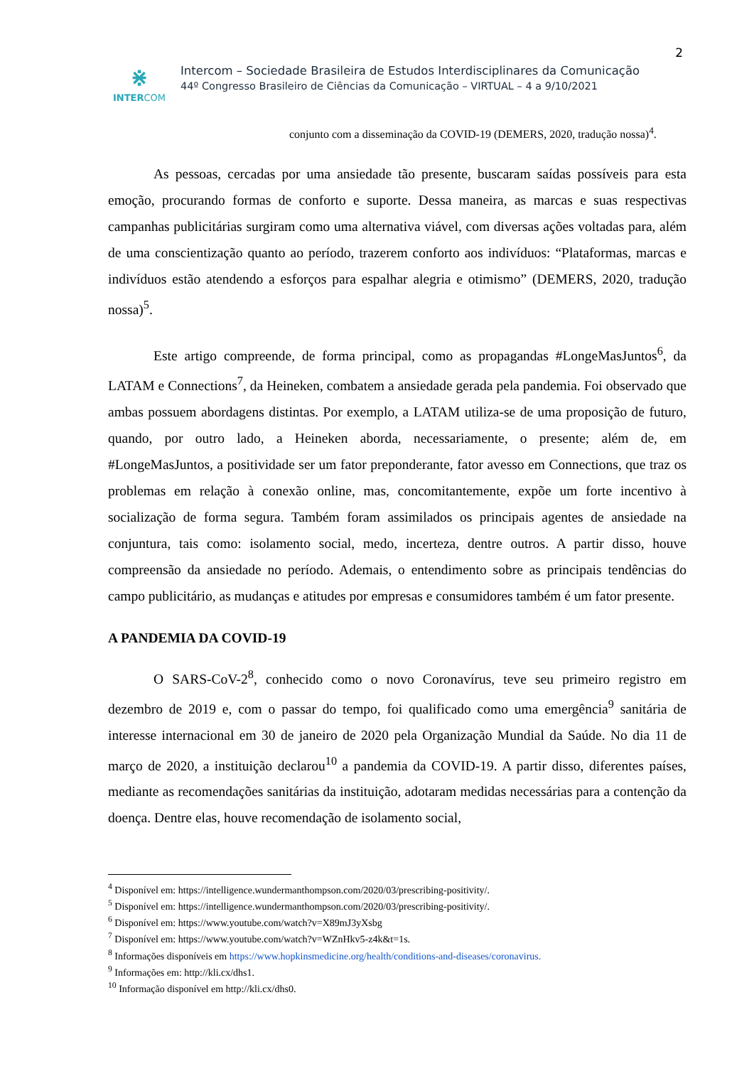2
⋇
INTERCOM
Intercom – Sociedade Brasileira de Estudos Interdisciplinares da Comunicação
44º Congresso Brasileiro de Ciências da Comunicação – VIRTUAL – 4 a 9/10/2021
conjunto com a disseminação da COVID-19 (DEMERS, 2020, tradução nossa)<sup>4</sup>.
As pessoas, cercadas por uma ansiedade tão presente, buscaram saídas possíveis para esta emoção, procurando formas de conforto e suporte. Dessa maneira, as marcas e suas respectivas campanhas publicitárias surgiram como uma alternativa viável, com diversas ações voltadas para, além de uma conscientização quanto ao período, trazerem conforto aos indivíduos: “Plataformas, marcas e indivíduos estão atendendo a esforços para espalhar alegria e otimismo” (DEMERS, 2020, tradução nossa)<sup>5</sup>.
Este artigo compreende, de forma principal, como as propagandas #LongeMasJuntos<sup>6</sup>, da LATAM e Connections<sup>7</sup>, da Heineken, combatem a ansiedade gerada pela pandemia. Foi observado que ambas possuem abordagens distintas. Por exemplo, a LATAM utiliza-se de uma proposição de futuro, quando, por outro lado, a Heineken aborda, necessariamente, o presente; além de, em #LongeMasJuntos, a positividade ser um fator preponderante, fator avesso em Connections, que traz os problemas em relação à conexão online, mas, concomitantemente, expõe um forte incentivo à socialização de forma segura. Também foram assimilados os principais agentes de ansiedade na conjuntura, tais como: isolamento social, medo, incerteza, dentre outros. A partir disso, houve compreensão da ansiedade no período. Ademais, o entendimento sobre as principais tendências do campo publicitário, as mudanças e atitudes por empresas e consumidores também é um fator presente.
A PANDEMIA DA COVID-19
O SARS-CoV-2<sup>8</sup>, conhecido como o novo Coronavírus, teve seu primeiro registro em dezembro de 2019 e, com o passar do tempo, foi qualificado como uma emergência<sup>9</sup> sanitária de interesse internacional em 30 de janeiro de 2020 pela Organização Mundial da Saúde. No dia 11 de março de 2020, a instituição declarou<sup>10</sup> a pandemia da COVID-19. A partir disso, diferentes países, mediante as recomendações sanitárias da instituição, adotaram medidas necessárias para a contenção da doença. Dentre elas, houve recomendação de isolamento social,
<sup>4</sup> Disponível em: https://intelligence.wundermanthompson.com/2020/03/prescribing-positivity/.
<sup>5</sup> Disponível em: https://intelligence.wundermanthompson.com/2020/03/prescribing-positivity/.
<sup>6</sup> Disponível em: https://www.youtube.com/watch?v=X89mJ3yXsbg
<sup>7</sup> Disponível em: https://www.youtube.com/watch?v=WZnHkv5-z4k&t=1s.
<sup>8</sup> Informações disponíveis em https://www.hopkinsmedicine.org/health/conditions-and-diseases/coronavirus.
<sup>9</sup> Informações em: http://kli.cx/dhs1.
<sup>10</sup> Informação disponível em http://kli.cx/dhs0.